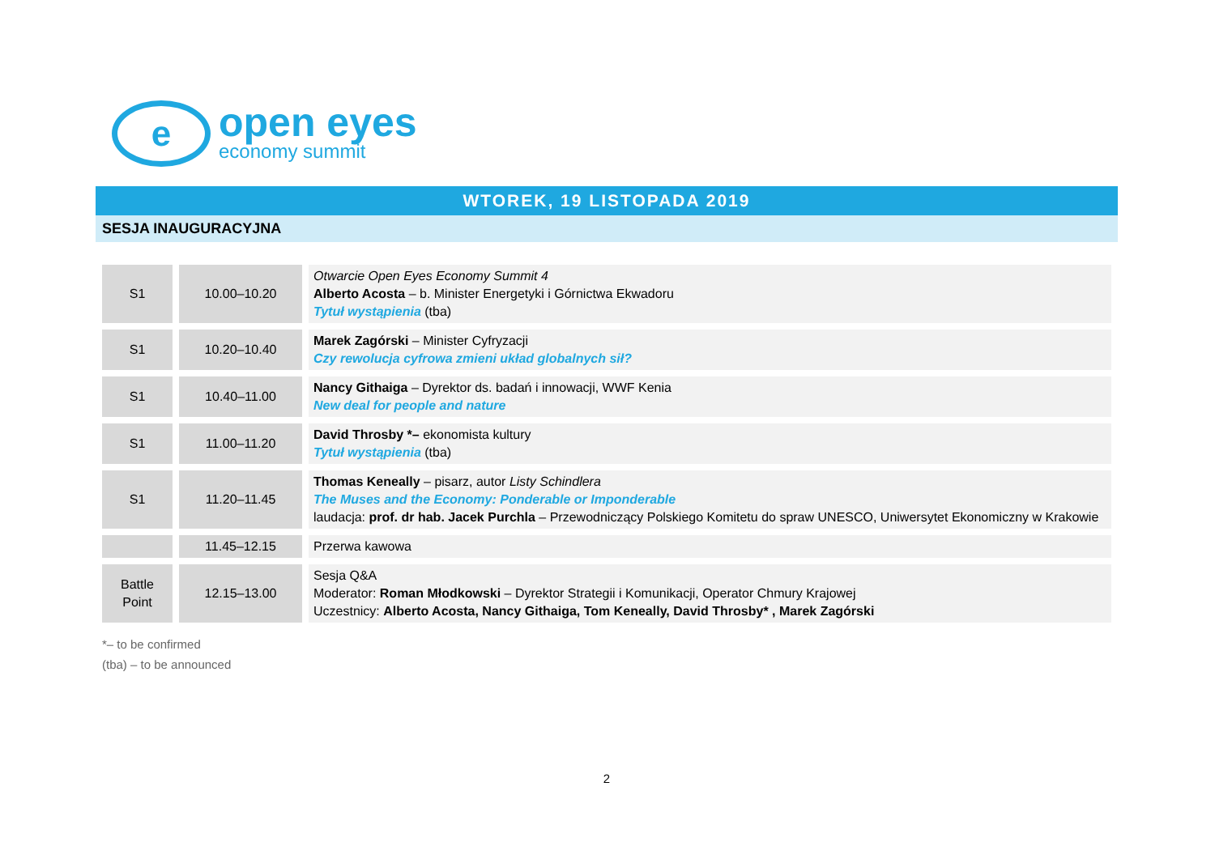e
open eyes
economy summit
WTOREK, 19 LISTOPADA 2019
SESJA INAUGURACYJNA
| S1 | 10.00–10.20 | Otwarcie Open Eyes Economy Summit 4 Alberto Acosta – b. Minister Energetyki i Górnictwa Ekwadoru Tytuł wystąpienia (tba) |
| S1 | 10.20–10.40 | Marek Zagórski – Minister Cyfryzacji Czy rewolucja cyfrowa zmieni układ globalnych sił? |
| S1 | 10.40–11.00 | Nancy Githaiga – Dyrektor ds. badań i innowacji, WWF Kenia New deal for people and nature |
| S1 | 11.00–11.20 | David Throsby *– ekonomista kultury Tytuł wystąpienia (tba) |
| S1 | 11.20–11.45 | Thomas Keneally – pisarz, autor Listy Schindlera The Muses and the Economy: Ponderable or Imponderable laudacja: prof. dr hab. Jacek Purchla – Przewodniczący Polskiego Komitetu do spraw UNESCO, Uniwersytet Ekonomiczny w Krakowie |
| | 11.45–12.15 | Przerwa kawowa |
| Battle Point | 12.15–13.00 | Sesja Q&A Moderator: Roman Młodkowski – Dyrektor Strategii i Komunikacji, Operator Chmury Krajowej Uczestnicy: Alberto Acosta, Nancy Githaiga, Tom Keneally, David Throsby* , Marek Zagórski |
*– to be confirmed
(tba) – to be announced
2